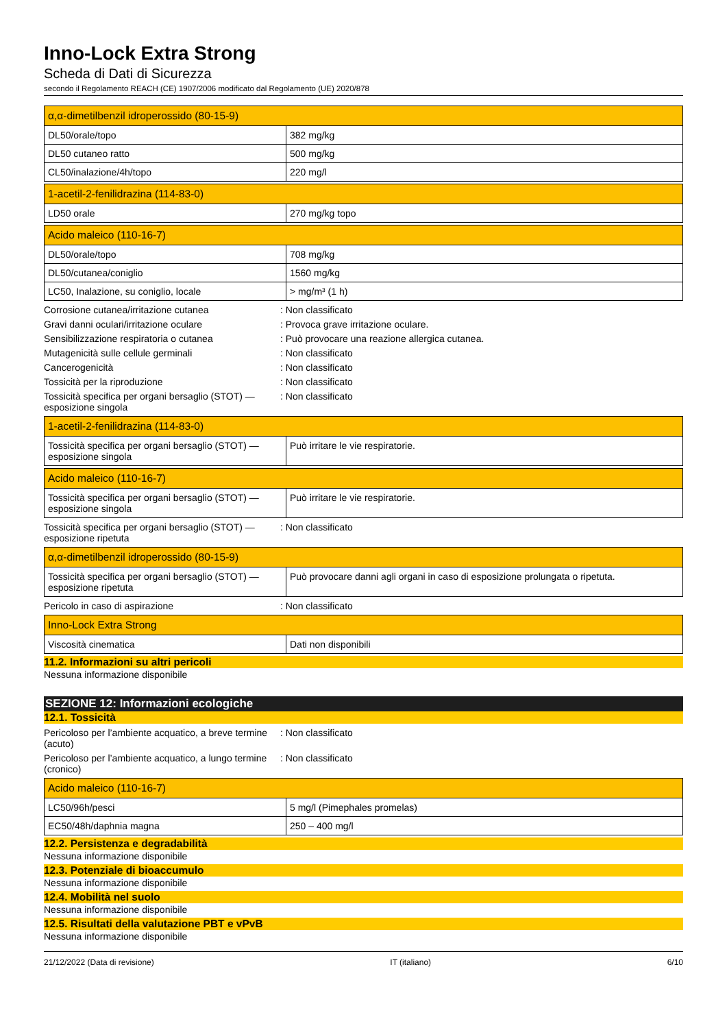Inno-Lock Extra Strong
Scheda di Dati di Sicurezza
secondo il Regolamento REACH (CE) 1907/2006 modificato dal Regolamento (UE) 2020/878
| α,α-dimetilbenzil idroperossido (80-15-9) | |
| --- | --- |
| DL50/orale/topo | 382 mg/kg |
| DL50 cutaneo ratto | 500 mg/kg |
| CL50/inalazione/4h/topo | 220 mg/l |
| 1-acetil-2-fenilidrazina (114-83-0) | |
| --- | --- |
| LD50 orale | 270 mg/kg topo |
| Acido maleico (110-16-7) | |
| --- | --- |
| DL50/orale/topo | 708 mg/kg |
| DL50/cutanea/coniglio | 1560 mg/kg |
| LC50, Inalazione, su coniglio, locale | > mg/m³ (1 h) |
Corrosione cutanea/irritazione cutanea : Non classificato
Gravi danni oculari/irritazione oculare : Provoca grave irritazione oculare.
Sensibilizzazione respiratoria o cutanea : Può provocare una reazione allergica cutanea.
Mutagenicità sulle cellule germinali : Non classificato
Cancerogenicità : Non classificato
Tossicità per la riproduzione : Non classificato
Tossicità specifica per organi bersaglio (STOT) — esposizione singola
: Non classificato
| 1-acetil-2-fenilidrazina (114-83-0) | |
| --- | --- |
| Tossicità specifica per organi bersaglio (STOT) — esposizione singola | Può irritare le vie respiratorie. |
| Acido maleico (110-16-7) | |
| --- | --- |
| Tossicità specifica per organi bersaglio (STOT) — esposizione singola | Può irritare le vie respiratorie. |
Tossicità specifica per organi bersaglio (STOT) — esposizione ripetuta
: Non classificato
| α,α-dimetilbenzil idroperossido (80-15-9) | |
| --- | --- |
| Tossicità specifica per organi bersaglio (STOT) — esposizione ripetuta | Può provocare danni agli organi in caso di esposizione prolungata o ripetuta. |
Pericolo in caso di aspirazione : Non classificato
| Inno-Lock Extra Strong | |
| --- | --- |
| Viscosità cinematica | Dati non disponibili |
11.2. Informazioni su altri pericoli
Nessuna informazione disponibile
SEZIONE 12: Informazioni ecologiche
12.1. Tossicità
Pericoloso per l’ambiente acquatico, a breve termine (acuto)
: Non classificato
Pericoloso per l’ambiente acquatico, a lungo termine (cronico)
: Non classificato
| Acido maleico (110-16-7) | |
| --- | --- |
| LC50/96h/pesci | 5 mg/l (Pimephales promelas) |
| EC50/48h/daphnia magna | 250 – 400 mg/l |
12.2. Persistenza e degradabilità
Nessuna informazione disponibile
12.3. Potenziale di bioaccumulo
Nessuna informazione disponibile
12.4. Mobilità nel suolo
Nessuna informazione disponibile
12.5. Risultati della valutazione PBT e vPvB
Nessuna informazione disponibile
21/12/2022 (Data di revisione) IT (italiano) 6/10